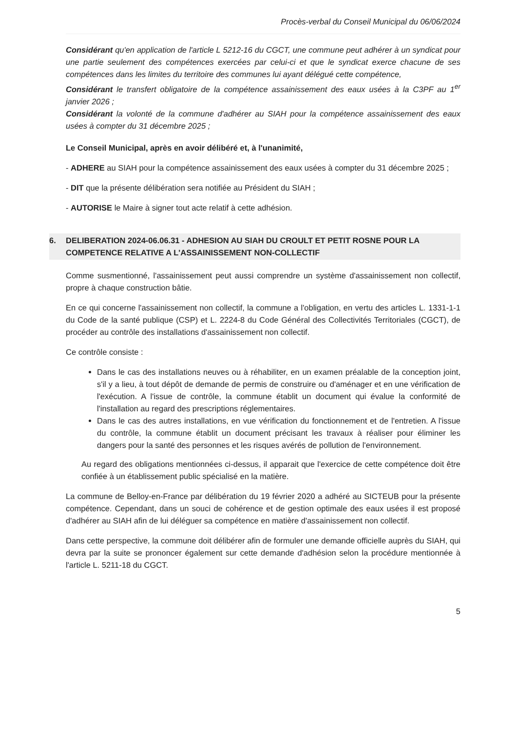Procès-verbal du Conseil Municipal du 06/06/2024
Considérant qu'en application de l'article L 5212-16 du CGCT, une commune peut adhérer à un syndicat pour une partie seulement des compétences exercées par celui-ci et que le syndicat exerce chacune de ses compétences dans les limites du territoire des communes lui ayant délégué cette compétence,
Considérant le transfert obligatoire de la compétence assainissement des eaux usées à la C3PF au 1<sup>er</sup> janvier 2026 ;
Considérant la volonté de la commune d'adhérer au SIAH pour la compétence assainissement des eaux usées à compter du 31 décembre 2025 ;
Le Conseil Municipal, après en avoir délibéré et, à l'unanimité,
- ADHERE au SIAH pour la compétence assainissement des eaux usées à compter du 31 décembre 2025 ;
- DIT que la présente délibération sera notifiée au Président du SIAH ;
- AUTORISE le Maire à signer tout acte relatif à cette adhésion.
6. DELIBERATION 2024-06.06.31 - ADHESION AU SIAH DU CROULT ET PETIT ROSNE POUR LA COMPETENCE RELATIVE A L'ASSAINISSEMENT NON-COLLECTIF
Comme susmentionné, l'assainissement peut aussi comprendre un système d'assainissement non collectif, propre à chaque construction bâtie.
En ce qui concerne l'assainissement non collectif, la commune a l'obligation, en vertu des articles L. 1331-1-1 du Code de la santé publique (CSP) et L. 2224-8 du Code Général des Collectivités Territoriales (CGCT), de procéder au contrôle des installations d'assainissement non collectif.
Ce contrôle consiste :
Dans le cas des installations neuves ou à réhabiliter, en un examen préalable de la conception joint, s'il y a lieu, à tout dépôt de demande de permis de construire ou d'aménager et en une vérification de l'exécution. A l'issue de contrôle, la commune établit un document qui évalue la conformité de l'installation au regard des prescriptions réglementaires.
Dans le cas des autres installations, en vue vérification du fonctionnement et de l'entretien. A l'issue du contrôle, la commune établit un document précisant les travaux à réaliser pour éliminer les dangers pour la santé des personnes et les risques avérés de pollution de l'environnement.
Au regard des obligations mentionnées ci-dessus, il apparait que l'exercice de cette compétence doit être confiée à un établissement public spécialisé en la matière.
La commune de Belloy-en-France par délibération du 19 février 2020 a adhéré au SICTEUB pour la présente compétence. Cependant, dans un souci de cohérence et de gestion optimale des eaux usées il est proposé d'adhérer au SIAH afin de lui déléguer sa compétence en matière d'assainissement non collectif.
Dans cette perspective, la commune doit délibérer afin de formuler une demande officielle auprès du SIAH, qui devra par la suite se prononcer également sur cette demande d'adhésion selon la procédure mentionnée à l'article L. 5211-18 du CGCT.
5